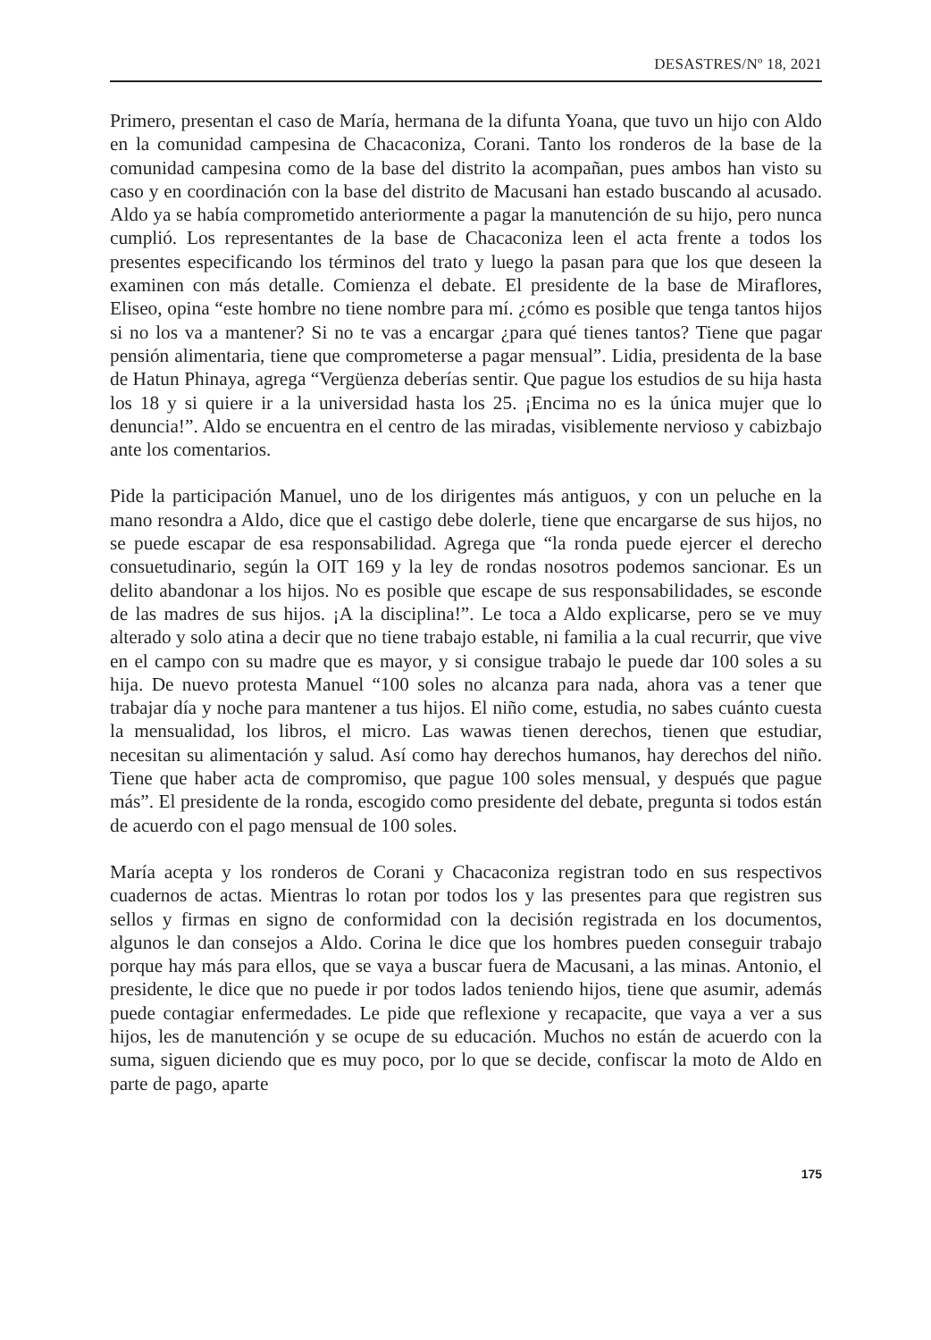DESASTRES/Nº 18, 2021
Primero, presentan el caso de María, hermana de la difunta Yoana, que tuvo un hijo con Aldo en la comunidad campesina de Chacaconiza, Corani. Tanto los ronderos de la base de la comunidad campesina como de la base del distrito la acompañan, pues ambos han visto su caso y en coordinación con la base del distrito de Macusani han estado buscando al acusado. Aldo ya se había comprometido anteriormente a pagar la manutención de su hijo, pero nunca cumplió. Los representantes de la base de Chacaconiza leen el acta frente a todos los presentes especificando los términos del trato y luego la pasan para que los que deseen la examinen con más detalle. Comienza el debate. El presidente de la base de Miraflores, Eliseo, opina “este hombre no tiene nombre para mí. ¿cómo es posible que tenga tantos hijos si no los va a mantener? Si no te vas a encargar ¿para qué tienes tantos? Tiene que pagar pensión alimentaria, tiene que comprometerse a pagar mensual”. Lidia, presidenta de la base de Hatun Phinaya, agrega “Vergüenza deberías sentir. Que pague los estudios de su hija hasta los 18 y si quiere ir a la universidad hasta los 25. ¡Encima no es la única mujer que lo denuncia!”. Aldo se encuentra en el centro de las miradas, visiblemente nervioso y cabizbajo ante los comentarios.
Pide la participación Manuel, uno de los dirigentes más antiguos, y con un peluche en la mano resondra a Aldo, dice que el castigo debe dolerle, tiene que encargarse de sus hijos, no se puede escapar de esa responsabilidad. Agrega que “la ronda puede ejercer el derecho consuetudinario, según la OIT 169 y la ley de rondas nosotros podemos sancionar. Es un delito abandonar a los hijos. No es posible que escape de sus responsabilidades, se esconde de las madres de sus hijos. ¡A la disciplina!”. Le toca a Aldo explicarse, pero se ve muy alterado y solo atina a decir que no tiene trabajo estable, ni familia a la cual recurrir, que vive en el campo con su madre que es mayor, y si consigue trabajo le puede dar 100 soles a su hija. De nuevo protesta Manuel “100 soles no alcanza para nada, ahora vas a tener que trabajar día y noche para mantener a tus hijos. El niño come, estudia, no sabes cuánto cuesta la mensualidad, los libros, el micro. Las wawas tienen derechos, tienen que estudiar, necesitan su alimentación y salud. Así como hay derechos humanos, hay derechos del niño. Tiene que haber acta de compromiso, que pague 100 soles mensual, y después que pague más”. El presidente de la ronda, escogido como presidente del debate, pregunta si todos están de acuerdo con el pago mensual de 100 soles.
María acepta y los ronderos de Corani y Chacaconiza registran todo en sus respectivos cuadernos de actas. Mientras lo rotan por todos los y las presentes para que registren sus sellos y firmas en signo de conformidad con la decisión registrada en los documentos, algunos le dan consejos a Aldo. Corina le dice que los hombres pueden conseguir trabajo porque hay más para ellos, que se vaya a buscar fuera de Macusani, a las minas. Antonio, el presidente, le dice que no puede ir por todos lados teniendo hijos, tiene que asumir, además puede contagiar enfermedades. Le pide que reflexione y recapacite, que vaya a ver a sus hijos, les de manutención y se ocupe de su educación. Muchos no están de acuerdo con la suma, siguen diciendo que es muy poco, por lo que se decide, confiscar la moto de Aldo en parte de pago, aparte
175